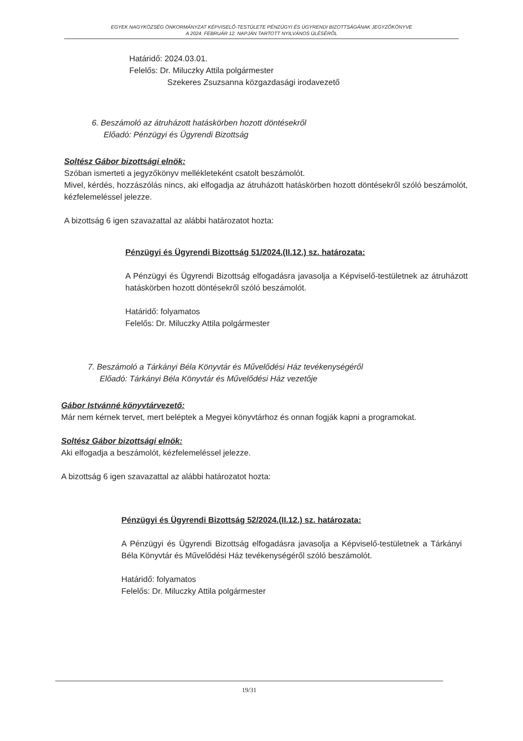EGYEK NAGYKÖZSÉG ÖNKORMÁNYZAT KÉPVISELŐ-TESTÜLETE PÉNZÜGYI ÉS ÜGYRENDI BIZOTTSÁGÁNAK JEGYZŐKÖNYVE
A 2024. FEBRUÁR 12. NAPJÁN TARTOTT NYILVÁNOS ÜLÉSÉRŐL
Határidő: 2024.03.01.
Felelős: Dr. Miluczky Attila polgármester
Szekeres Zsuzsanna közgazdasági irodavezető
6. Beszámoló az átruházott hatáskörben hozott döntésekről
Előadó: Pénzügyi és Ügyrendi Bizottság
Soltész Gábor bizottsági elnök:
Szóban ismerteti a jegyzőkönyv mellékleteként csatolt beszámolót.
Mivel, kérdés, hozzászólás nincs, aki elfogadja az átruházott hatáskörben hozott döntésekről szóló beszámolót, kézfelemeléssel jelezze.
A bizottság 6 igen szavazattal az alábbi határozatot hozta:
Pénzügyi és Ügyrendi Bizottság 51/2024.(II.12.) sz. határozata:
A Pénzügyi és Ügyrendi Bizottság elfogadásra javasolja a Képviselő-testületnek az átruházott hatáskörben hozott döntésekről szóló beszámolót.
Határidő: folyamatos
Felelős: Dr. Miluczky Attila polgármester
7. Beszámoló a Tárkányi Béla Könyvtár és Művelődési Ház tevékenységéről
Előadó: Tárkányi Béla Könyvtár és Művelődési Ház vezetője
Gábor Istvánné könyvtárvezető:
Már nem kérnek tervet, mert beléptek a Megyei könyvtárhoz és onnan fogják kapni a programokat.
Soltész Gábor bizottsági elnök:
Aki elfogadja a beszámolót, kézfelemeléssel jelezze.
A bizottság 6 igen szavazattal az alábbi határozatot hozta:
Pénzügyi és Ügyrendi Bizottság 52/2024.(II.12.) sz. határozata:
A Pénzügyi és Ügyrendi Bizottság elfogadásra javasolja a Képviselő-testületnek a Tárkányi Béla Könyvtár és Művelődési Ház tevékenységéről szóló beszámolót.
Határidő: folyamatos
Felelős: Dr. Miluczky Attila polgármester
19/31